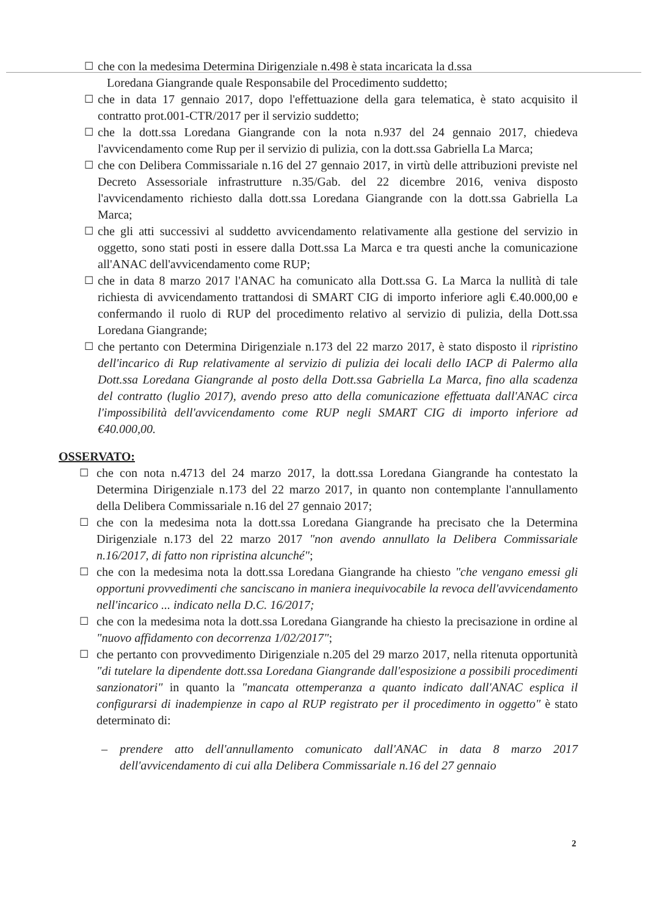☐ che con la medesima Determina Dirigenziale n.498 è stata incaricata la d.ssa
Loredana Giangrande quale Responsabile del Procedimento suddetto;
☐ che in data 17 gennaio 2017, dopo l'effettuazione della gara telematica, è stato acquisito il contratto prot.001-CTR/2017 per il servizio suddetto;
☐ che la dott.ssa Loredana Giangrande con la nota n.937 del 24 gennaio 2017, chiedeva l'avvicendamento come Rup per il servizio di pulizia, con la dott.ssa Gabriella La Marca;
☐ che con Delibera Commissariale n.16 del 27 gennaio 2017, in virtù delle attribuzioni previste nel Decreto Assessoriale infrastrutture n.35/Gab. del 22 dicembre 2016, veniva disposto l'avvicendamento richiesto dalla dott.ssa Loredana Giangrande con la dott.ssa Gabriella La Marca;
☐ che gli atti successivi al suddetto avvicendamento relativamente alla gestione del servizio in oggetto, sono stati posti in essere dalla Dott.ssa La Marca e tra questi anche la comunicazione all'ANAC dell'avvicendamento come RUP;
☐ che in data 8 marzo 2017 l'ANAC ha comunicato alla Dott.ssa G. La Marca la nullità di tale richiesta di avvicendamento trattandosi di SMART CIG di importo inferiore agli €.40.000,00 e confermando il ruolo di RUP del procedimento relativo al servizio di pulizia, della Dott.ssa Loredana Giangrande;
☐ che pertanto con Determina Dirigenziale n.173 del 22 marzo 2017, è stato disposto il ripristino dell'incarico di Rup relativamente al servizio di pulizia dei locali dello IACP di Palermo alla Dott.ssa Loredana Giangrande al posto della Dott.ssa Gabriella La Marca, fino alla scadenza del contratto (luglio 2017), avendo preso atto della comunicazione effettuata dall'ANAC circa l'impossibilità dell'avvicendamento come RUP negli SMART CIG di importo inferiore ad €40.000,00.
OSSERVATO:
☐ che con nota n.4713 del 24 marzo 2017, la dott.ssa Loredana Giangrande ha contestato la Determina Dirigenziale n.173 del 22 marzo 2017, in quanto non contemplante l'annullamento della Delibera Commissariale n.16 del 27 gennaio 2017;
☐ che con la medesima nota la dott.ssa Loredana Giangrande ha precisato che la Determina Dirigenziale n.173 del 22 marzo 2017 "non avendo annullato la Delibera Commissariale n.16/2017, di fatto non ripristina alcunché";
☐ che con la medesima nota la dott.ssa Loredana Giangrande ha chiesto "che vengano emessi gli opportuni provvedimenti che sanciscano in maniera inequivocabile la revoca dell'avvicendamento nell'incarico ... indicato nella D.C. 16/2017;
☐ che con la medesima nota la dott.ssa Loredana Giangrande ha chiesto la precisazione in ordine al "nuovo affidamento con decorrenza 1/02/2017";
☐ che pertanto con provvedimento Dirigenziale n.205 del 29 marzo 2017, nella ritenuta opportunità "di tutelare la dipendente dott.ssa Loredana Giangrande dall'esposizione a possibili procedimenti sanzionatori" in quanto la "mancata ottemperanza a quanto indicato dall'ANAC esplica il configurarsi di inadempienze in capo al RUP registrato per il procedimento in oggetto" è stato determinato di:
– prendere atto dell'annullamento comunicato dall'ANAC in data 8 marzo 2017 dell'avvicendamento di cui alla Delibera Commissariale n.16 del 27 gennaio
2